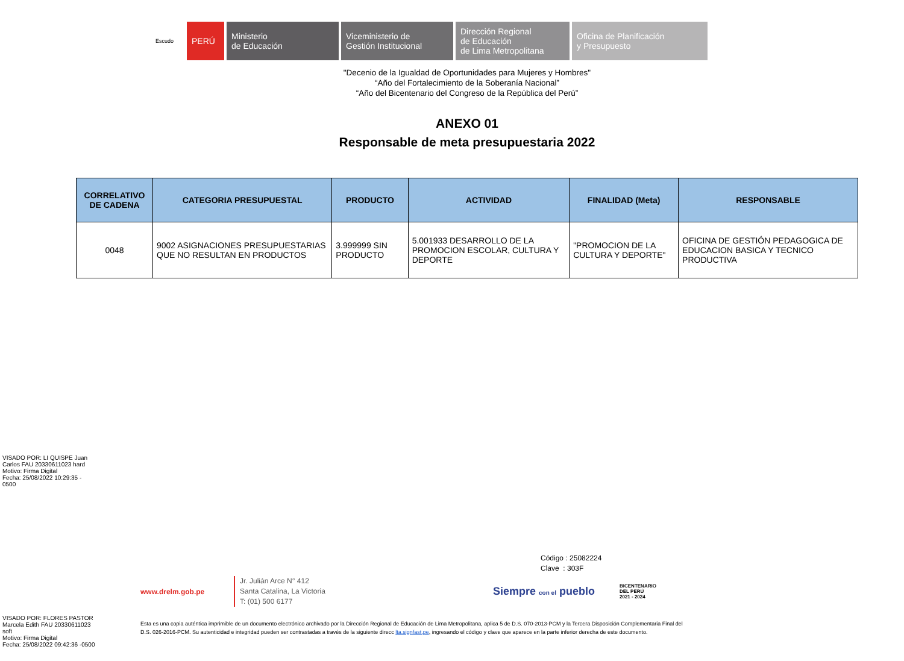Escudo
PERÚ Ministerio
de Educación
Viceministerio de
Gestión Institucional
Dirección Regional
de Educación
de Lima Metropolitana
Oficina de Planificación
y Presupuesto
"Decenio de la Igualdad de Oportunidades para Mujeres y Hombres"
“Año del Fortalecimiento de la Soberanía Nacional”
“Año del Bicentenario del Congreso de la República del Perú”
ANEXO 01
Responsable de meta presupuestaria 2022
| CORRELATIVO DE CADENA | CATEGORIA PRESUPUESTAL | PRODUCTO | ACTIVIDAD | FINALIDAD (Meta) | RESPONSABLE |
| --- | --- | --- | --- | --- | --- |
| 0048 | 9002 ASIGNACIONES PRESUPUESTARIAS QUE NO RESULTAN EN PRODUCTOS | 3.999999 SIN PRODUCTO | 5.001933 DESARROLLO DE LA PROMOCION ESCOLAR, CULTURA Y DEPORTE | "PROMOCION DE LA CULTURA Y DEPORTE" | OFICINA DE GESTIÓN PEDAGOGICA DE EDUCACION BASICA Y TECNICO PRODUCTIVA |
VISADO POR: LI QUISPE Juan
Carlos FAU 20330611023 hard
Motivo: Firma Digital
Fecha: 25/08/2022 10:29:35 -
0500
VISADO POR: FLORES PASTOR
Marcela Edith FAU 20330611023
soft
Motivo: Firma Digital
Fecha: 25/08/2022 09:42:36 -0500
Código : 25082224
Clave : 303F
www.drelm.gob.pe Jr. Julián Arce N° 412
Santa Catalina, La Victoria
T: (01) 500 6177 Siempre con el pueblo BICENTENARIO
DEL PERÚ
2021 - 2024
Esta es una copia auténtica imprimible de un documento electrónico archivado por la Dirección Regional de Educación de Lima Metropolitana, aplica 5 de D.S. 070-2013-PCM y la Tercera Disposición Complementaria Final del D.S. 026-2016-PCM. Su autenticidad e integridad pueden ser contrastadas a través de la siguiente direcc lta.signfast.pe, ingresando el código y clave que aparece en la parte inferior derecha de este documento.